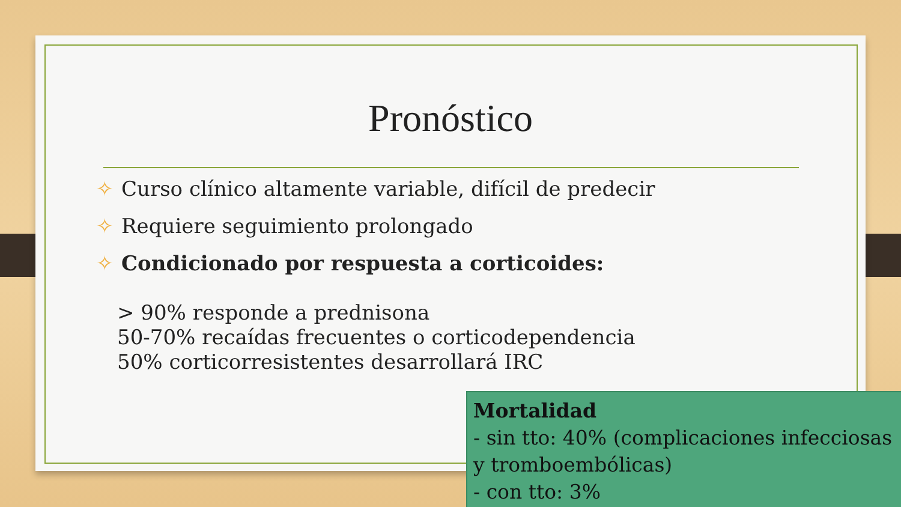Pronóstico
✧ Curso clínico altamente variable, difícil de predecir
✧ Requiere seguimiento prolongado
✧ Condicionado por respuesta a corticoides:
> 90% responde a prednisona
50-70% recaídas frecuentes o corticodependencia
50% corticorresistentes desarrollará IRC
Mortalidad
- sin tto: 40% (complicaciones infecciosas y tromboembólicas)
- con tto: 3%